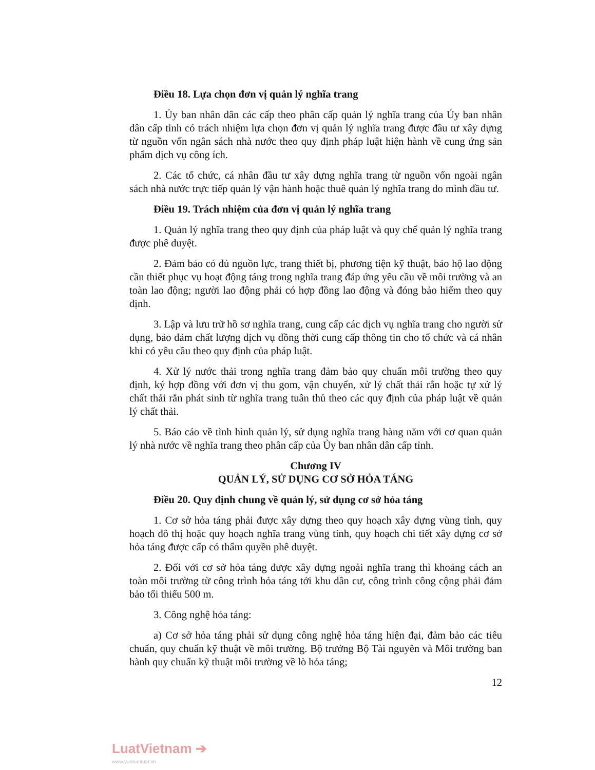Điều 18. Lựa chọn đơn vị quản lý nghĩa trang
1. Ủy ban nhân dân các cấp theo phân cấp quản lý nghĩa trang của Ủy ban nhân dân cấp tỉnh có trách nhiệm lựa chọn đơn vị quản lý nghĩa trang được đầu tư xây dựng từ nguồn vốn ngân sách nhà nước theo quy định pháp luật hiện hành về cung ứng sản phẩm dịch vụ công ích.
2. Các tổ chức, cá nhân đầu tư xây dựng nghĩa trang từ nguồn vốn ngoài ngân sách nhà nước trực tiếp quản lý vận hành hoặc thuê quản lý nghĩa trang do mình đầu tư.
Điều 19. Trách nhiệm của đơn vị quản lý nghĩa trang
1. Quản lý nghĩa trang theo quy định của pháp luật và quy chế quản lý nghĩa trang được phê duyệt.
2. Đảm bảo có đủ nguồn lực, trang thiết bị, phương tiện kỹ thuật, bảo hộ lao động cần thiết phục vụ hoạt động táng trong nghĩa trang đáp ứng yêu cầu về môi trường và an toàn lao động; người lao động phải có hợp đồng lao động và đóng bảo hiểm theo quy định.
3. Lập và lưu trữ hồ sơ nghĩa trang, cung cấp các dịch vụ nghĩa trang cho người sử dụng, bảo đảm chất lượng dịch vụ đồng thời cung cấp thông tin cho tổ chức và cá nhân khi có yêu cầu theo quy định của pháp luật.
4. Xử lý nước thải trong nghĩa trang đảm bảo quy chuẩn môi trường theo quy định, ký hợp đồng với đơn vị thu gom, vận chuyển, xử lý chất thải rắn hoặc tự xử lý chất thải rắn phát sinh từ nghĩa trang tuân thủ theo các quy định của pháp luật về quản lý chất thải.
5. Báo cáo về tình hình quản lý, sử dụng nghĩa trang hàng năm với cơ quan quản lý nhà nước về nghĩa trang theo phân cấp của Ủy ban nhân dân cấp tỉnh.
Chương IV
QUẢN LÝ, SỬ DỤNG CƠ SỞ HỎA TÁNG
Điều 20. Quy định chung về quản lý, sử dụng cơ sở hỏa táng
1. Cơ sở hỏa táng phải được xây dựng theo quy hoạch xây dựng vùng tỉnh, quy hoạch đô thị hoặc quy hoạch nghĩa trang vùng tỉnh, quy hoạch chi tiết xây dựng cơ sở hỏa táng được cấp có thẩm quyền phê duyệt.
2. Đối với cơ sở hỏa táng được xây dựng ngoài nghĩa trang thì khoảng cách an toàn môi trường từ công trình hỏa táng tới khu dân cư, công trình công cộng phải đảm bảo tối thiểu 500 m.
3. Công nghệ hỏa táng:
a) Cơ sở hỏa táng phải sử dụng công nghệ hỏa táng hiện đại, đảm bảo các tiêu chuẩn, quy chuẩn kỹ thuật về môi trường. Bộ trưởng Bộ Tài nguyên và Môi trường ban hành quy chuẩn kỹ thuật môi trường về lò hỏa táng;
12
LuatVietnam ➔
www.vanbanluat.vn